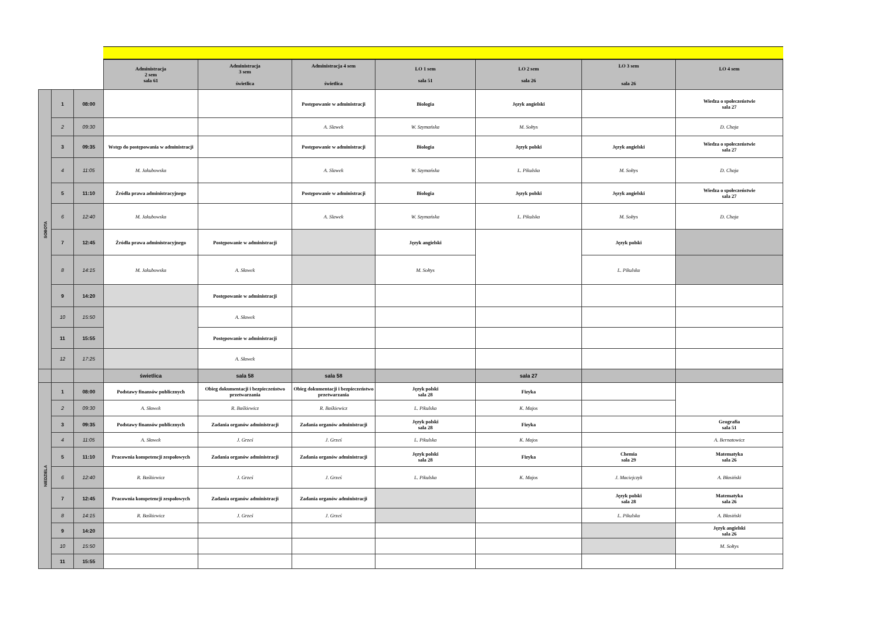| | | | Administracja 2 sem sala 61 | Administracja 3 sem świetlica | Administracja 4 sem świetlica | LO 1 sem sala 51 | LO 2 sem sala 26 | LO 3 sem sala 26 | LO 4 sem |
| SOBOTA | 1 | 08:00 | | | Postępowanie w administracji | Biologia | Język angielski | | Wiedza o społeczeństwie sala 27 |
| | 2 | 09:30 | | | A. Slawek | W. Szymańska | M. Sołtys | | D. Chaja |
| | 3 | 09:35 | Wstęp do postępowania w administracji | | Postępowanie w administracji | Biologia | Język polski | Język angielski | Wiedza o społeczeństwie sala 27 |
| | 4 | 11:05 | M. Jakubowska | | A. Slawek | W. Szymańska | L. Pikulska | M. Sołtys | D. Chaja |
| | 5 | 11:10 | Źródła prawa administracyjnego | | Postępowanie w administracji | Biologia | Język polski | Język angielski | Wiedza o społeczeństwie sala 27 |
| | 6 | 12:40 | M. Jakubowska | | A. Slawek | W. Szymańska | L. Pikulska | M. Sołtys | D. Chaja |
| | 7 | 12:45 | Źródła prawa administracyjnego | Postępowanie w administracji | | Język angielski | | Język polski | |
| | 8 | 14:15 | M. Jakubowska | A. Sławek | | M. Sołtys | | L. Pikulska | |
| | 9 | 14:20 | | Postępowanie w administracji | | | | | |
| | 10 | 15:50 | | A. Sławek | | | | | |
| | 11 | 15:55 | | Postępowanie w administracji | | | | | |
| | 12 | 17:25 | | A. Sławek | | | | | |
| | | | świetlica | sala 58 | sala 58 | | sala 27 | | |
| NIEDZIELA | 1 | 08:00 | Podstawy finansów publicznych | Obieg dokumentacji i bezpieczeństwo przetwarzania | Obieg dokumentacji i bezpieczeństwo przetwarzania | Język polski sala 28 | Fizyka | | |
| | 2 | 09:30 | A. Sławek | R. Baśkiewicz | R. Baśkiewicz | L. Pikulska | K. Majos | | |
| | 3 | 09:35 | Podstawy finansów publicznych | Zadania organów administracji | Zadania organów administracji | Język polski sala 28 | Fizyka | | Geografia sala 51 |
| | 4 | 11:05 | A. Sławek | J. Grześ | J. Grześ | L. Pikulska | K. Majos | | A. Bernatowicz |
| | 5 | 11:10 | Pracownia kompetencji zespołowych | Zadania organów administracji | Zadania organów administracji | Język polski sala 28 | Fizyka | Chemia sala 29 | Matematyka sala 26 |
| | 6 | 12:40 | R. Baśkiewicz | J. Grześ | J. Grześ | L. Pikulska | K. Majos | J. Maciejczyk | A. Błasiński |
| | 7 | 12:45 | Pracownia kompetencji zespołowych | Zadania organów administracji | Zadania organów administracji | | | Język polski sala 28 | Matematyka sala 26 |
| | 8 | 14:15 | R. Baśkiewicz | J. Grześ | J. Grześ | | | L. Pikulska | A. Błasiński |
| | 9 | 14:20 | | | | | | | Język angielski sala 26 |
| | 10 | 15:50 | | | | | | | M. Sołtys |
| | 11 | 15:55 | | | | | | | |